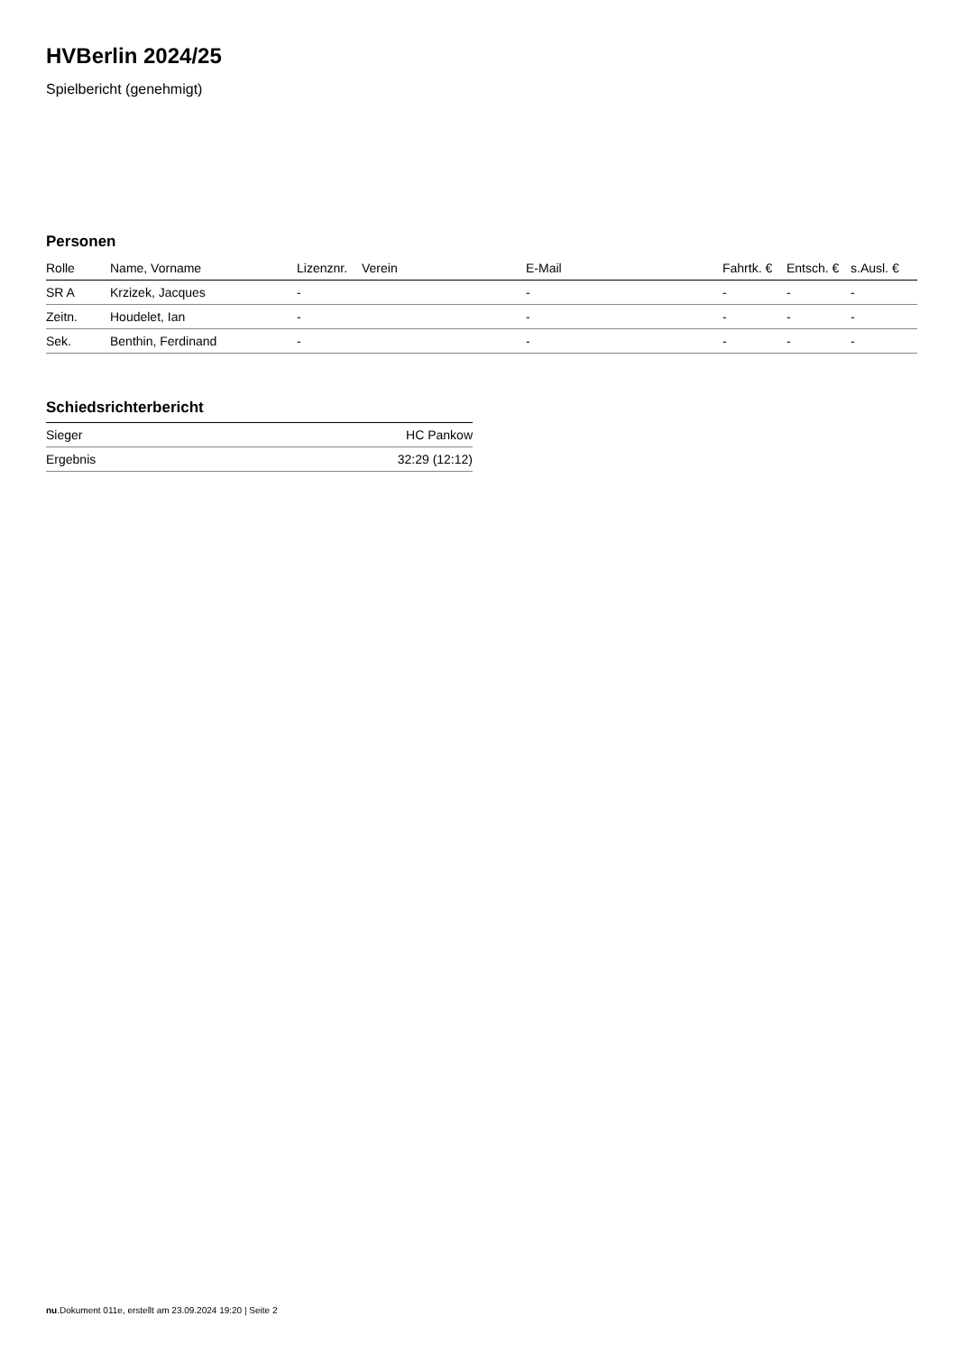HVBerlin 2024/25
Spielbericht (genehmigt)
Personen
| Rolle | Name, Vorname | Lizenznr. | Verein | E-Mail | Fahrtk. € | Entsch. € | s.Ausl. € |
| --- | --- | --- | --- | --- | --- | --- | --- |
| SR A | Krzizek, Jacques | - | | - | - | - | - |
| Zeitn. | Houdelet, Ian | - | | - | - | - | - |
| Sek. | Benthin, Ferdinand | - | | - | - | - | - |
Schiedsrichterbericht
| Sieger | HC Pankow |
| Ergebnis | 32:29 (12:12) |
nu.Dokument 011e, erstellt am 23.09.2024 19:20 | Seite 2